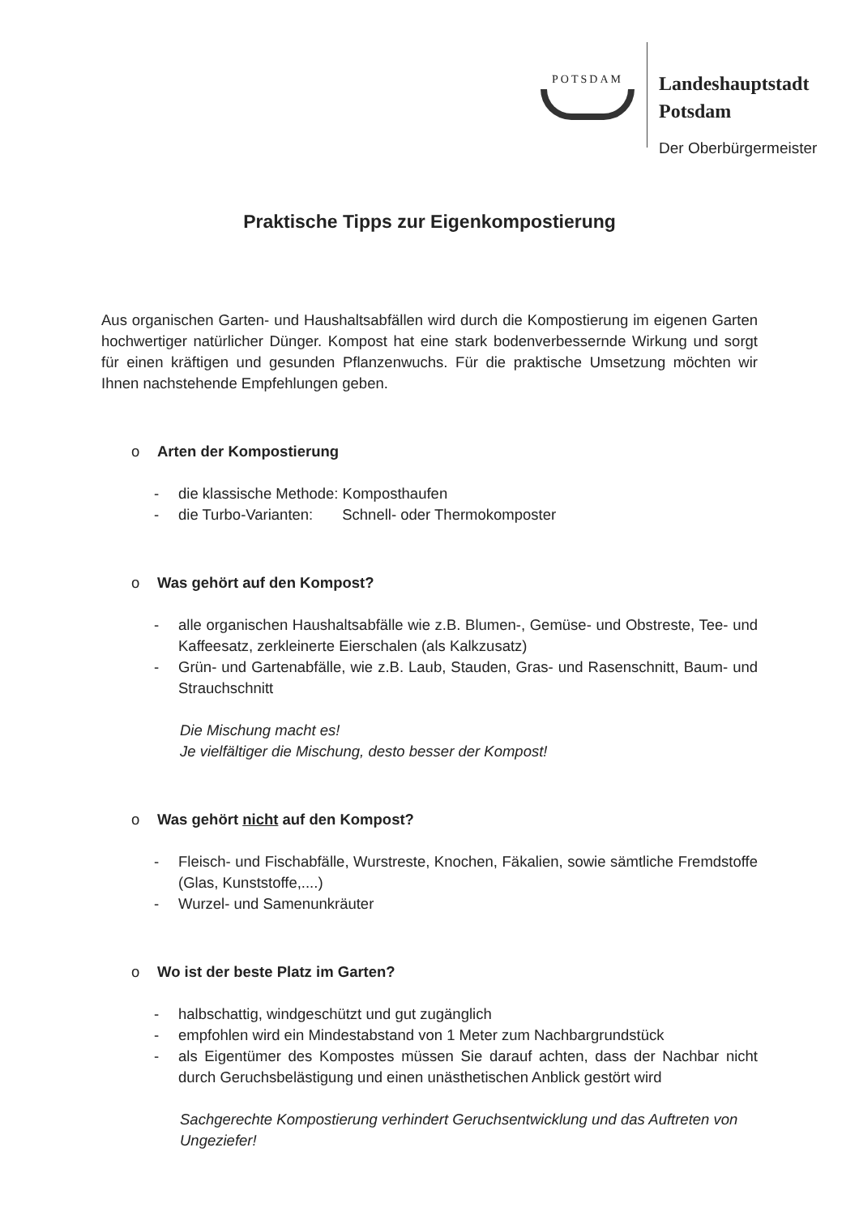POTSDAM
Landeshauptstadt
Potsdam
Der Oberbürgermeister
Praktische Tipps zur Eigenkompostierung
Aus organischen Garten- und Haushaltsabfällen wird durch die Kompostierung im eigenen Garten hochwertiger natürlicher Dünger. Kompost hat eine stark bodenverbessernde Wirkung und sorgt für einen kräftigen und gesunden Pflanzenwuchs. Für die praktische Umsetzung möchten wir Ihnen nachstehende Empfehlungen geben.
o Arten der Kompostierung
- die klassische Methode: Komposthaufen
- die Turbo-Varianten: Schnell- oder Thermokomposter
o Was gehört auf den Kompost?
- alle organischen Haushaltsabfälle wie z.B. Blumen-, Gemüse- und Obstreste, Tee- und Kaffeesatz, zerkleinerte Eierschalen (als Kalkzusatz)
- Grün- und Gartenabfälle, wie z.B. Laub, Stauden, Gras- und Rasenschnitt, Baum- und Strauchschnitt
Die Mischung macht es!
Je vielfältiger die Mischung, desto besser der Kompost!
o Was gehört nicht auf den Kompost?
- Fleisch- und Fischabfälle, Wurstreste, Knochen, Fäkalien, sowie sämtliche Fremdstoffe (Glas, Kunststoffe,....)
- Wurzel- und Samenunkräuter
o Wo ist der beste Platz im Garten?
- halbschattig, windgeschützt und gut zugänglich
- empfohlen wird ein Mindestabstand von 1 Meter zum Nachbargrundstück
- als Eigentümer des Kompostes müssen Sie darauf achten, dass der Nachbar nicht durch Geruchsbelästigung und einen unästhetischen Anblick gestört wird
Sachgerechte Kompostierung verhindert Geruchsentwicklung und das Auftreten von Ungeziefer!